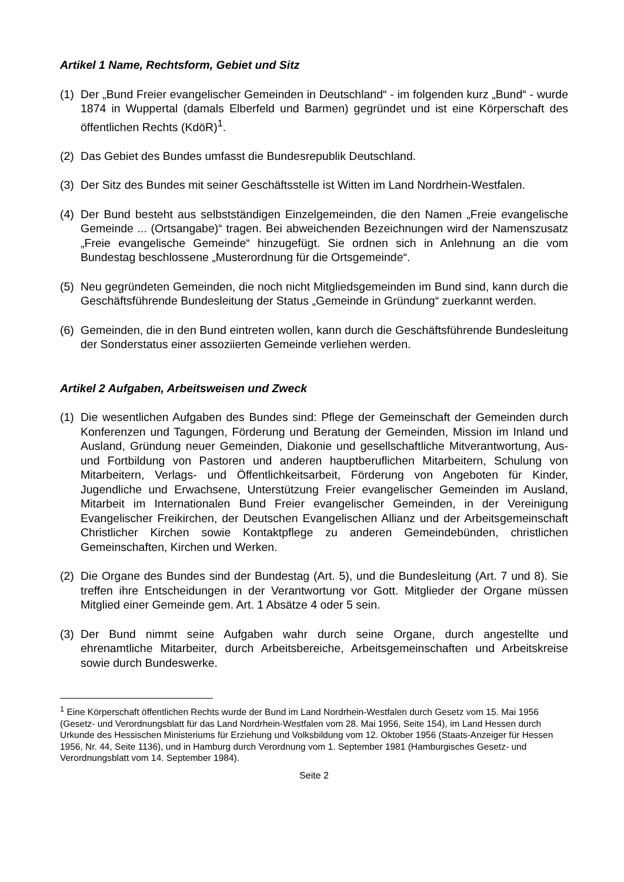Artikel 1 Name, Rechtsform, Gebiet und Sitz
(1)
Der „Bund Freier evangelischer Gemeinden in Deutschland“ - im folgenden kurz „Bund“ - wurde 1874 in Wuppertal (damals Elberfeld und Barmen) gegründet und ist eine Körperschaft des öffentlichen Rechts (KdöR)<sup>1</sup>.
(2)
Das Gebiet des Bundes umfasst die Bundesrepublik Deutschland.
(3)
Der Sitz des Bundes mit seiner Geschäftsstelle ist Witten im Land Nordrhein-Westfalen.
(4)
Der Bund besteht aus selbstständigen Einzelgemeinden, die den Namen „Freie evangelische Gemeinde ... (Ortsangabe)“ tragen. Bei abweichenden Bezeichnungen wird der Namenszusatz „Freie evangelische Gemeinde“ hinzugefügt. Sie ordnen sich in Anlehnung an die vom Bundestag beschlossene „Musterordnung für die Ortsgemeinde“.
(5)
Neu gegründeten Gemeinden, die noch nicht Mitgliedsgemeinden im Bund sind, kann durch die Geschäftsführende Bundesleitung der Status „Gemeinde in Gründung“ zuerkannt werden.
(6)
Gemeinden, die in den Bund eintreten wollen, kann durch die Geschäftsführende Bundesleitung der Sonderstatus einer assoziierten Gemeinde verliehen werden.
Artikel 2 Aufgaben, Arbeitsweisen und Zweck
(1)
Die wesentlichen Aufgaben des Bundes sind: Pflege der Gemeinschaft der Gemeinden durch Konferenzen und Tagungen, Förderung und Beratung der Gemeinden, Mission im Inland und Ausland, Gründung neuer Gemeinden, Diakonie und gesellschaftliche Mitverantwortung, Aus- und Fortbildung von Pastoren und anderen hauptberuflichen Mitarbeitern, Schulung von Mitarbeitern, Verlags- und Öffentlichkeitsarbeit, Förderung von Angeboten für Kinder, Jugendliche und Erwachsene, Unterstützung Freier evangelischer Gemeinden im Ausland, Mitarbeit im Internationalen Bund Freier evangelischer Gemeinden, in der Vereinigung Evangelischer Freikirchen, der Deutschen Evangelischen Allianz und der Arbeitsgemeinschaft Christlicher Kirchen sowie Kontaktpflege zu anderen Gemeindebünden, christlichen Gemeinschaften, Kirchen und Werken.
(2)
Die Organe des Bundes sind der Bundestag (Art. 5), und die Bundesleitung (Art. 7 und 8). Sie treffen ihre Entscheidungen in der Verantwortung vor Gott. Mitglieder der Organe müssen Mitglied einer Gemeinde gem. Art. 1 Absätze 4 oder 5 sein.
(3)
Der Bund nimmt seine Aufgaben wahr durch seine Organe, durch angestellte und ehrenamtliche Mitarbeiter, durch Arbeitsbereiche, Arbeitsgemeinschaften und Arbeitskreise sowie durch Bundeswerke.
<sup>1</sup> Eine Körperschaft öffentlichen Rechts wurde der Bund im Land Nordrhein-Westfalen durch Gesetz vom 15. Mai 1956 (Gesetz- und Verordnungsblatt für das Land Nordrhein-Westfalen vom 28. Mai 1956, Seite 154), im Land Hessen durch Urkunde des Hessischen Ministeriums für Erziehung und Volksbildung vom 12. Oktober 1956 (Staats-Anzeiger für Hessen 1956, Nr. 44, Seite 1136), und in Hamburg durch Verordnung vom 1. September 1981 (Hamburgisches Gesetz- und Verordnungsblatt vom 14. September 1984).
Seite 2